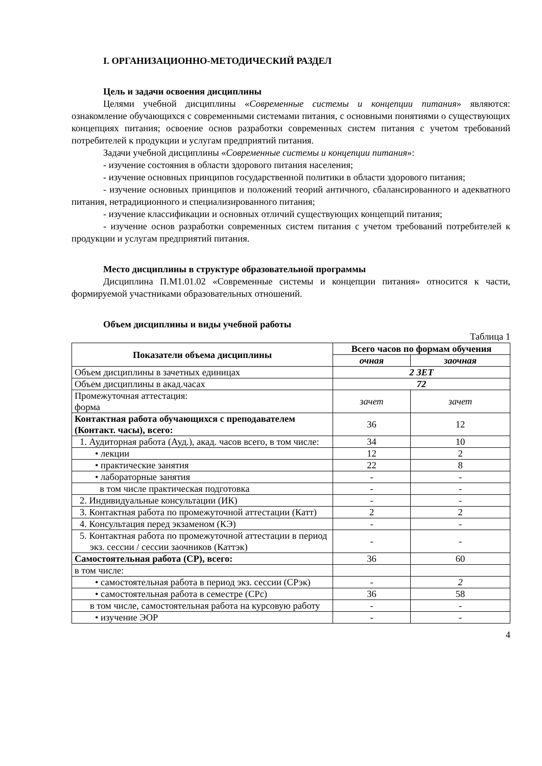I. ОРГАНИЗАЦИОННО-МЕТОДИЧЕСКИЙ РАЗДЕЛ
Цель и задачи освоения дисциплины
Целями учебной дисциплины «Современные системы и концепции питания» являются: ознакомление обучающихся с современными системами питания, с основными понятиями о существующих концепциях питания; освоение основ разработки современных систем питания с учетом требований потребителей к продукции и услугам предприятий питания.
Задачи учебной дисциплины «Современные системы и концепции питания»:
- изучение состояния в области здорового питания населения;
- изучение основных принципов государственной политики в области здорового питания;
- изучение основных принципов и положений теорий античного, сбалансированного и адекватного питания, нетрадиционного и специализированного питания;
- изучение классификации и основных отличий существующих концепций питания;
- изучение основ разработки современных систем питания с учетом требований потребителей к продукции и услугам предприятий питания.
Место дисциплины в структуре образовательной программы
Дисциплина П.М1.01.02 «Современные системы и концепции питания» относится к части, формируемой участниками образовательных отношений.
Объем дисциплины и виды учебной работы
Таблица 1
| Показатели объема дисциплины | Всего часов по формам обучения | |
| --- | --- | --- |
| | очная | заочная |
| Объем дисциплины в зачетных единицах | 2 ЗЕТ | |
| Объем дисциплины в акад.часах | 72 | |
| Промежуточная аттестация: форма | зачет | зачет |
| Контактная работа обучающихся с преподавателем (Контакт. часы), всего: | 36 | 12 |
| 1. Аудиторная работа (Ауд.), акад. часов всего, в том числе: | 34 | 10 |
| • лекции | 12 | 2 |
| • практические занятия | 22 | 8 |
| • лабораторные занятия | - | - |
| в том числе практическая подготовка | - | - |
| 2. Индивидуальные консультации (ИК) | - | - |
| 3. Контактная работа по промежуточной аттестации (Катт) | 2 | 2 |
| 4. Консультация перед экзаменом (КЭ) | - | - |
| 5. Контактная работа по промежуточной аттестации в период экз. сессии / сессии заочников (Каттэк) | - | - |
| Самостоятельная работа (СР), всего: | 36 | 60 |
| в том числе: | | |
| • самостоятельная работа в период экз. сессии (СРэк) | - | 2 |
| • самостоятельная работа в семестре (СРс) | 36 | 58 |
| в том числе, самостоятельная работа на курсовую работу | - | - |
| • изучение ЭОР | - | - |
4